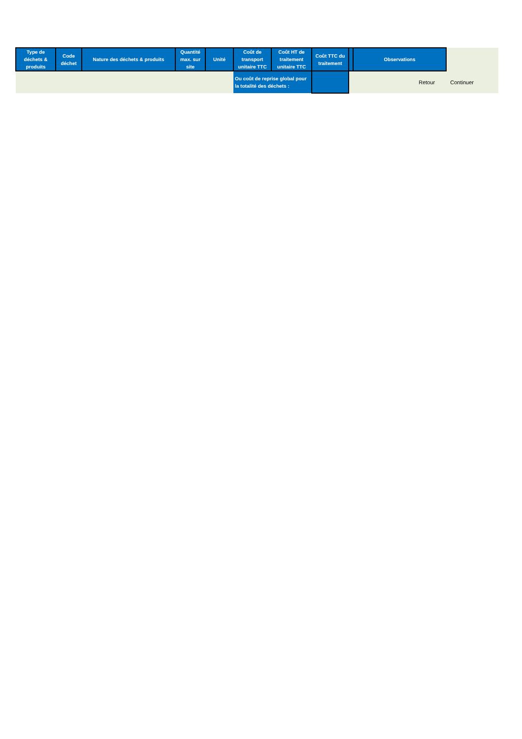| Type de déchets & produits | Code déchet | Nature des déchets & produits | Quantité max. sur site | Unité | Coût de transport unitaire TTC | Coût HT de traitement unitaire TTC | Coût TTC du traitement | | Observations | |
| --- | --- | --- | --- | --- | --- | --- | --- | --- | --- | --- |
| | | | | | Ou coût de reprise global pour la totalité des déchets : | | | Retour Continuer | | |